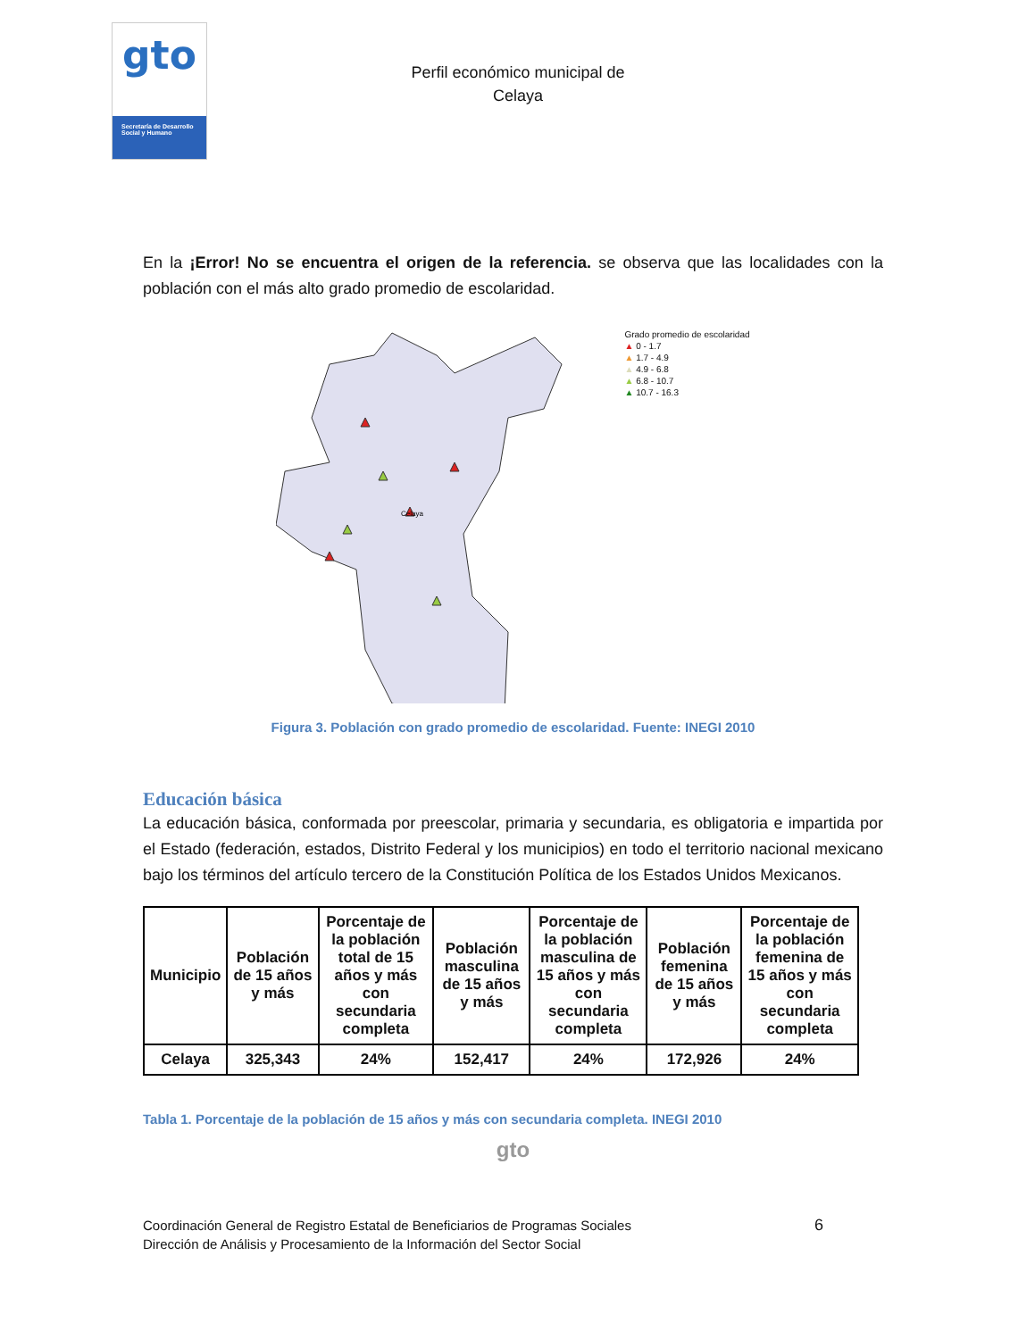gto
Secretaría de Desarrollo Social y Humano
Perfil económico municipal de
Celaya
En la ¡Error! No se encuentra el origen de la referencia. se observa que las localidades con la población con el más alto grado promedio de escolaridad.
Celaya
Grado promedio de escolaridad
▲ 0 - 1.7
▲ 1.7 - 4.9
▲ 4.9 - 6.8
▲ 6.8 - 10.7
▲ 10.7 - 16.3
Figura 3. Población con grado promedio de escolaridad. Fuente: INEGI 2010
Educación básica
La educación básica, conformada por preescolar, primaria y secundaria, es obligatoria e impartida por el Estado (federación, estados, Distrito Federal y los municipios) en todo el territorio nacional mexicano bajo los términos del artículo tercero de la Constitución Política de los Estados Unidos Mexicanos.
| Municipio | Población de 15 años y más | Porcentaje de la población total de 15 años y más con secundaria completa | Población masculina de 15 años y más | Porcentaje de la población masculina de 15 años y más con secundaria completa | Población femenina de 15 años y más | Porcentaje de la población femenina de 15 años y más con secundaria completa |
| --- | --- | --- | --- | --- | --- | --- |
| Celaya | 325,343 | 24% | 152,417 | 24% | 172,926 | 24% |
Tabla 1. Porcentaje de la población de 15 años y más con secundaria completa. INEGI 2010
gto
Coordinación General de Registro Estatal de Beneficiarios de Programas Sociales
Dirección de Análisis y Procesamiento de la Información del Sector Social
6